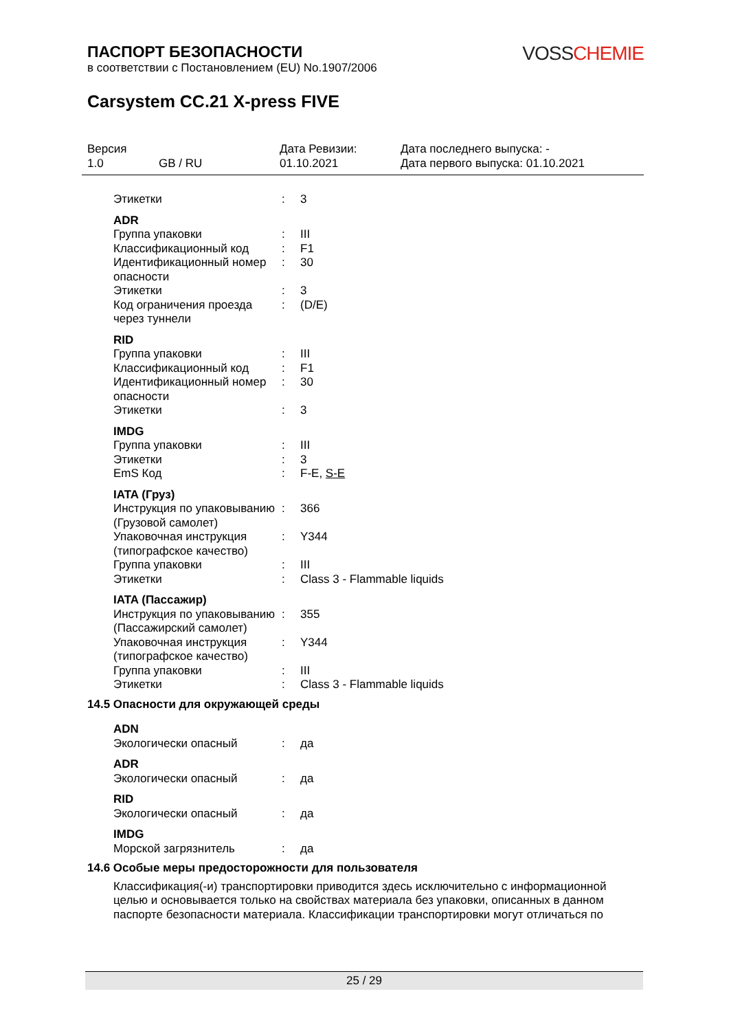VOSS CHEMIE
ПАСПОРТ БЕЗОПАСНОСТИ
в соответствии с Постановлением (EU) No.1907/2006
Carsystem CC.21 X-press FIVE
Версия
1.0
GB / RU Дата Ревизии:
01.10.2021
Дата последнего выпуска: -
Дата первого выпуска: 01.10.2021
Этикетки : 3
ADR
Группа упаковки : III
Классификационный код : F1
Идентификационный номер опасности
: 30
Этикетки : 3
Код ограничения проезда через туннели
: (D/E)
RID
Группа упаковки : III
Классификационный код : F1
Идентификационный номер опасности
: 30
Этикетки : 3
IMDG
Группа упаковки : III
Этикетки : 3
EmS Код : F-E, S-E
IATA (Груз)
Инструкция по упаковыванию (Грузовой самолет)
: 366
Упаковочная инструкция (типографское качество)
: Y344
Группа упаковки : III
Этикетки : Class 3 - Flammable liquids
IATA (Пассажир)
Инструкция по упаковыванию (Пассажирский самолет)
: 355
Упаковочная инструкция (типографское качество)
: Y344
Группа упаковки : III
Этикетки : Class 3 - Flammable liquids
14.5 Опасности для окружающей среды
ADN
Экологически опасный : да
ADR
Экологически опасный : да
RID
Экологически опасный : да
IMDG
Морской загрязнитель : да
14.6 Особые меры предосторожности для пользователя
Классификация(-и) транспортировки приводится здесь исключительно с информационной целью и основывается только на свойствах материала без упаковки, описанных в данном паспорте безопасности материала. Классификации транспортировки могут отличаться по
25 / 29